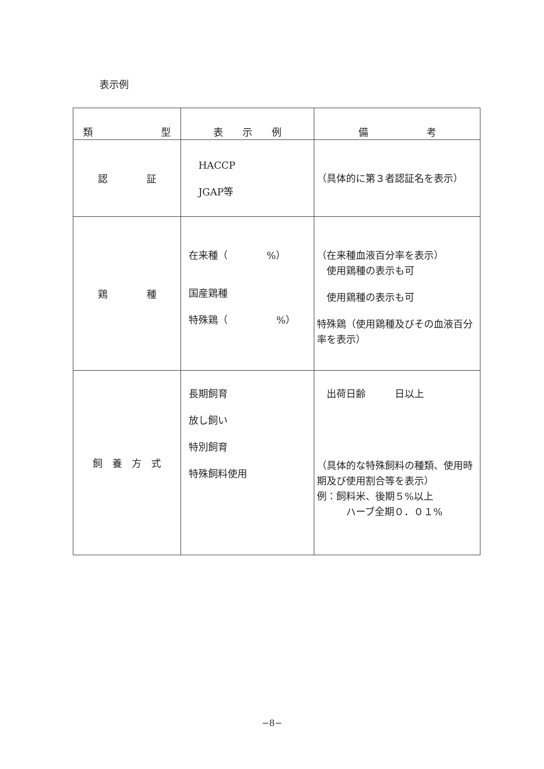表示例
| 類 型 | 表 示 例 | 備 考 |
| --- | --- | --- |
| 認 証 | HACCP JGAP等 | （具体的に第３者認証名を表示） |
| 鶏 種 | 在来種（ %） 国産鶏種 特殊鶏（ %） | （在来種血液百分率を表示） 使用鶏種の表示も可 使用鶏種の表示も可 特殊鶏（使用鶏種及びその血液百分率を表示） |
| 飼 養 方 式 | 長期飼育 放し飼い 特別飼育 特殊飼料使用 | 出荷日齢 日以上 （具体的な特殊飼料の種類、使用時期及び使用割合等を表示） 例：飼料米、後期５%以上 ハーブ全期０．０１% |
−8−